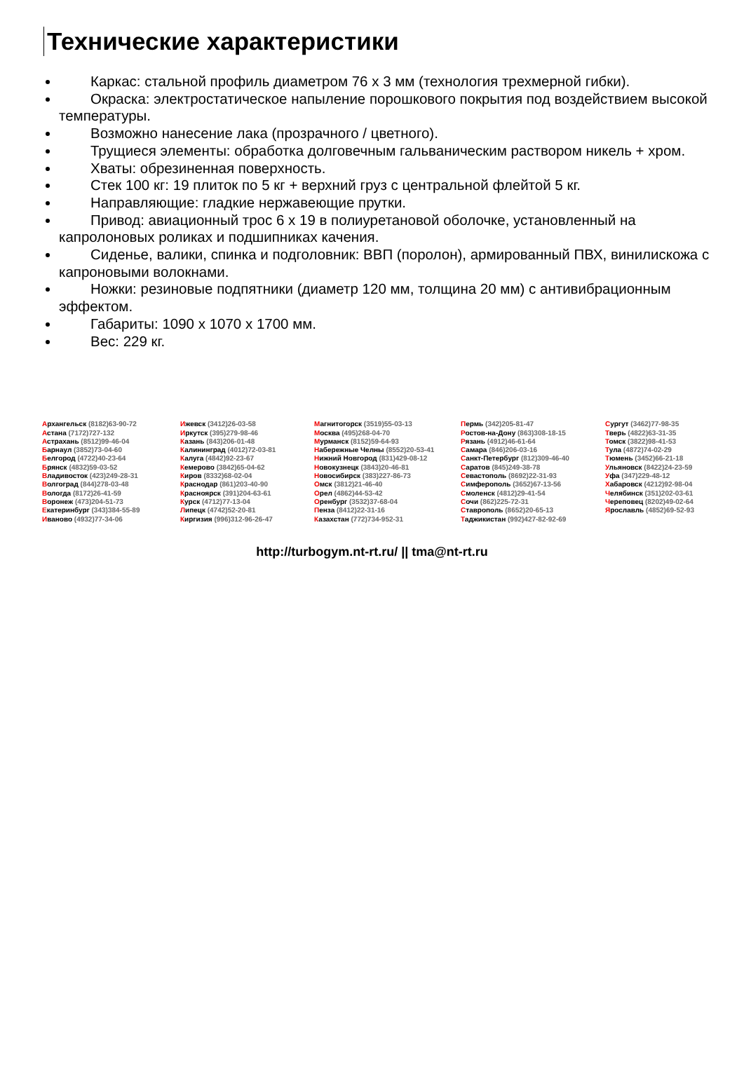Технические характеристики
Каркас: стальной профиль диаметром 76 x 3 мм (технология трехмерной гибки).
Окраска: электростатическое напыление порошкового покрытия под воздействием высокой температуры.
Возможно нанесение лака (прозрачного / цветного).
Трущиеся элементы: обработка долговечным гальваническим раствором никель + хром.
Хваты: обрезиненная поверхность.
Стек 100 кг: 19 плиток по 5 кг + верхний груз с центральной флейтой 5 кг.
Направляющие: гладкие нержавеющие прутки.
Привод: авиационный трос 6 x 19 в полиуретановой оболочке, установленный на капролоновых роликах и подшипниках качения.
Сиденье, валики, спинка и подголовник: ВВП (поролон), армированный ПВХ, винилискожа с капроновыми волокнами.
Ножки: резиновые подпятники (диаметр 120 мм, толщина 20 мм) с антивибрационным эффектом.
Габариты: 1090 x 1070 x 1700 мм.
Вес: 229 кг.
Архангельск (8182)63-90-72
Астана (7172)727-132
Астрахань (8512)99-46-04
Барнаул (3852)73-04-60
Белгород (4722)40-23-64
Брянск (4832)59-03-52
Владивосток (423)249-28-31
Волгоград (844)278-03-48
Вологда (8172)26-41-59
Воронеж (473)204-51-73
Екатеринбург (343)384-55-89
Иваново (4932)77-34-06
Ижевск (3412)26-03-58
Иркутск (395)279-98-46
Казань (843)206-01-48
Калининград (4012)72-03-81
Калуга (4842)92-23-67
Кемерово (3842)65-04-62
Киров (8332)68-02-04
Краснодар (861)203-40-90
Красноярск (391)204-63-61
Курск (4712)77-13-04
Липецк (4742)52-20-81
Киргизия (996)312-96-26-47
Магнитогорск (3519)55-03-13
Москва (495)268-04-70
Мурманск (8152)59-64-93
Набережные Челны (8552)20-53-41
Нижний Новгород (831)429-08-12
Новокузнецк (3843)20-46-81
Новосибирск (383)227-86-73
Омск (3812)21-46-40
Орел (4862)44-53-42
Оренбург (3532)37-68-04
Пенза (8412)22-31-16
Казахстан (772)734-952-31
Пермь (342)205-81-47
Ростов-на-Дону (863)308-18-15
Рязань (4912)46-61-64
Самара (846)206-03-16
Санкт-Петербург (812)309-46-40
Саратов (845)249-38-78
Севастополь (8692)22-31-93
Симферополь (3652)67-13-56
Смоленск (4812)29-41-54
Сочи (862)225-72-31
Ставрополь (8652)20-65-13
Таджикистан (992)427-82-92-69
Сургут (3462)77-98-35
Тверь (4822)63-31-35
Томск (3822)98-41-53
Тула (4872)74-02-29
Тюмень (3452)66-21-18
Ульяновск (8422)24-23-59
Уфа (347)229-48-12
Хабаровск (4212)92-98-04
Челябинск (351)202-03-61
Череповец (8202)49-02-64
Ярославль (4852)69-52-93
http://turbogym.nt-rt.ru/ || tma@nt-rt.ru